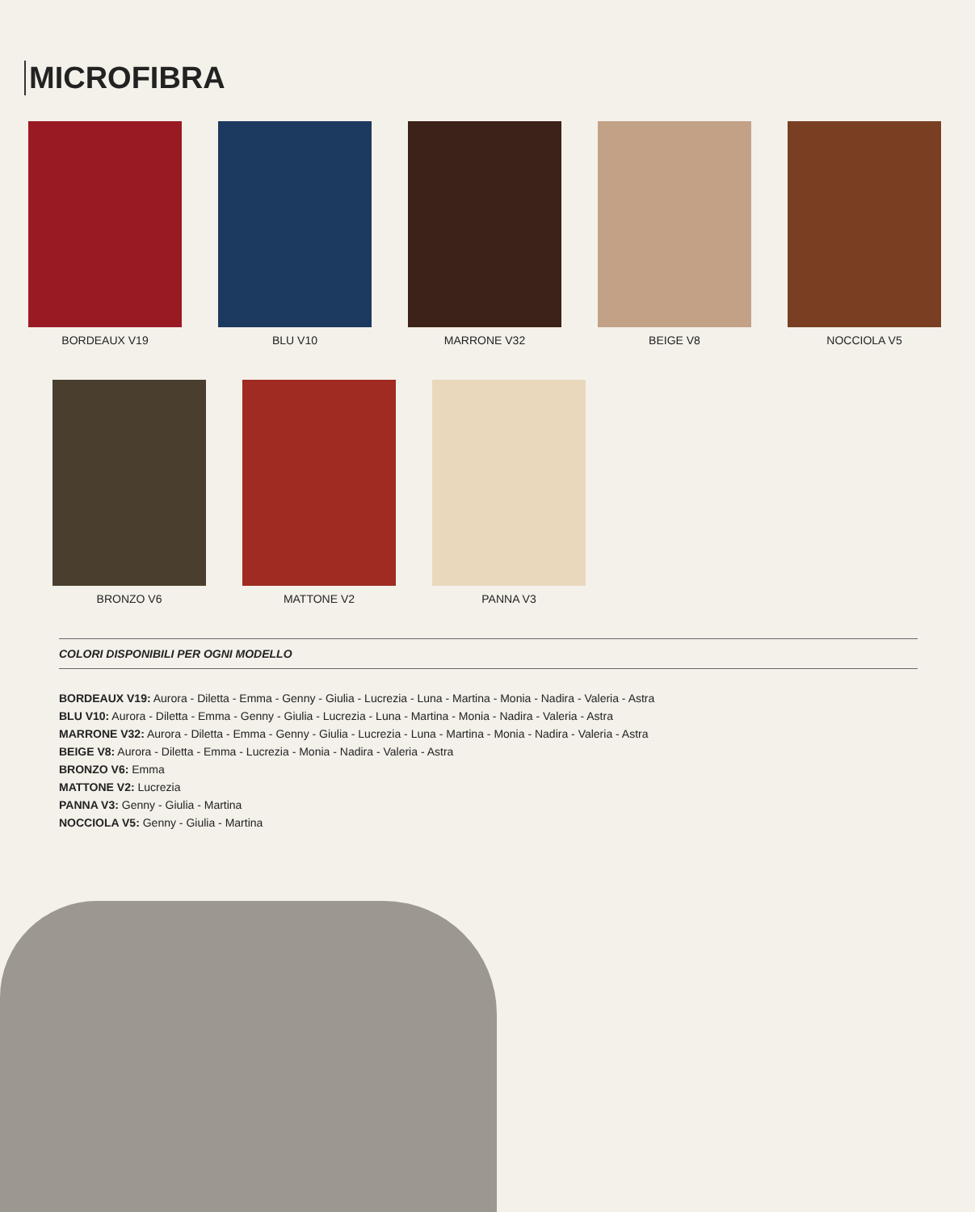MICROFIBRA
BORDEAUX V19 BLU V10 MARRONE V32 BEIGE V8 NOCCIOLA V5
BRONZO V6 MATTONE V2 PANNA V3
COLORI DISPONIBILI PER OGNI MODELLO
BORDEAUX V19: Aurora - Diletta - Emma - Genny - Giulia - Lucrezia - Luna - Martina - Monia - Nadira - Valeria - Astra
BLU V10: Aurora - Diletta - Emma - Genny - Giulia - Lucrezia - Luna - Martina - Monia - Nadira - Valeria - Astra
MARRONE V32: Aurora - Diletta - Emma - Genny - Giulia - Lucrezia - Luna - Martina - Monia - Nadira - Valeria - Astra
BEIGE V8: Aurora - Diletta - Emma - Lucrezia - Monia - Nadira - Valeria - Astra
BRONZO V6: Emma
MATTONE V2: Lucrezia
PANNA V3: Genny - Giulia - Martina
NOCCIOLA V5: Genny - Giulia - Martina